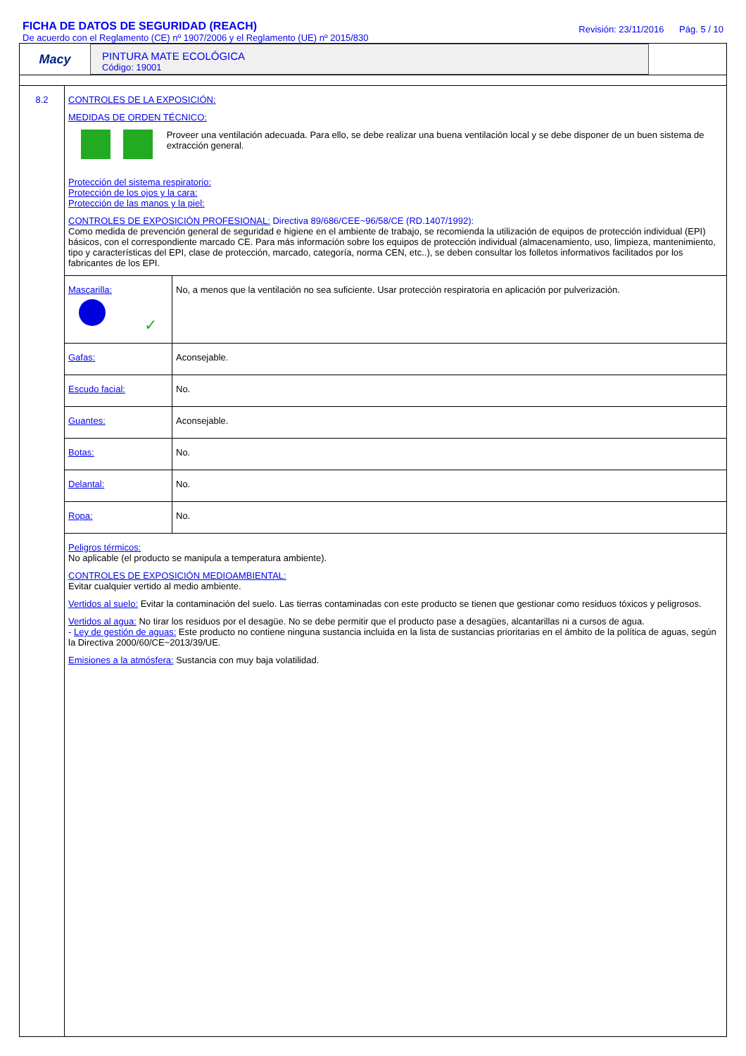FICHA DE DATOS DE SEGURIDAD (REACH)
De acuerdo con el Reglamento (CE) nº 1907/2006 y el Reglamento (UE) nº 2015/830
Revisión: 23/11/2016 Pág. 5 / 10
Macy
PINTURA MATE ECOLÓGICA
Código: 19001
8.2 CONTROLES DE LA EXPOSICIÓN:
MEDIDAS DE ORDEN TÉCNICO:
Proveer una ventilación adecuada. Para ello, se debe realizar una buena ventilación local y se debe disponer de un buen sistema de extracción general.
Protección del sistema respiratorio:
Protección de los ojos y la cara:
Protección de las manos y la piel:
CONTROLES DE EXPOSICIÓN PROFESIONAL: Directiva 89/686/CEE~96/58/CE (RD.1407/1992):
Como medida de prevención general de seguridad e higiene en el ambiente de trabajo, se recomienda la utilización de equipos de protección individual (EPI) básicos, con el correspondiente marcado CE. Para más información sobre los equipos de protección individual (almacenamiento, uso, limpieza, mantenimiento, tipo y características del EPI, clase de protección, marcado, categoría, norma CEN, etc..), se deben consultar los folletos informativos facilitados por los fabricantes de los EPI.
| Mascarilla: ✓ | No, a menos que la ventilación no sea suficiente. Usar protección respiratoria en aplicación por pulverización. |
| Gafas: | Aconsejable. |
| Escudo facial: | No. |
| Guantes: | Aconsejable. |
| Botas: | No. |
| Delantal: | No. |
| Ropa: | No. |
Peligros térmicos:
No aplicable (el producto se manipula a temperatura ambiente).
CONTROLES DE EXPOSICIÓN MEDIOAMBIENTAL:
Evitar cualquier vertido al medio ambiente.
Vertidos al suelo: Evitar la contaminación del suelo. Las tierras contaminadas con este producto se tienen que gestionar como residuos tóxicos y peligrosos.
Vertidos al agua: No tirar los residuos por el desagüe. No se debe permitir que el producto pase a desagües, alcantarillas ni a cursos de agua.
- Ley de gestión de aguas: Este producto no contiene ninguna sustancia incluida en la lista de sustancias prioritarias en el ámbito de la política de aguas, según la Directiva 2000/60/CE~2013/39/UE.
Emisiones a la atmósfera: Sustancia con muy baja volatilidad.